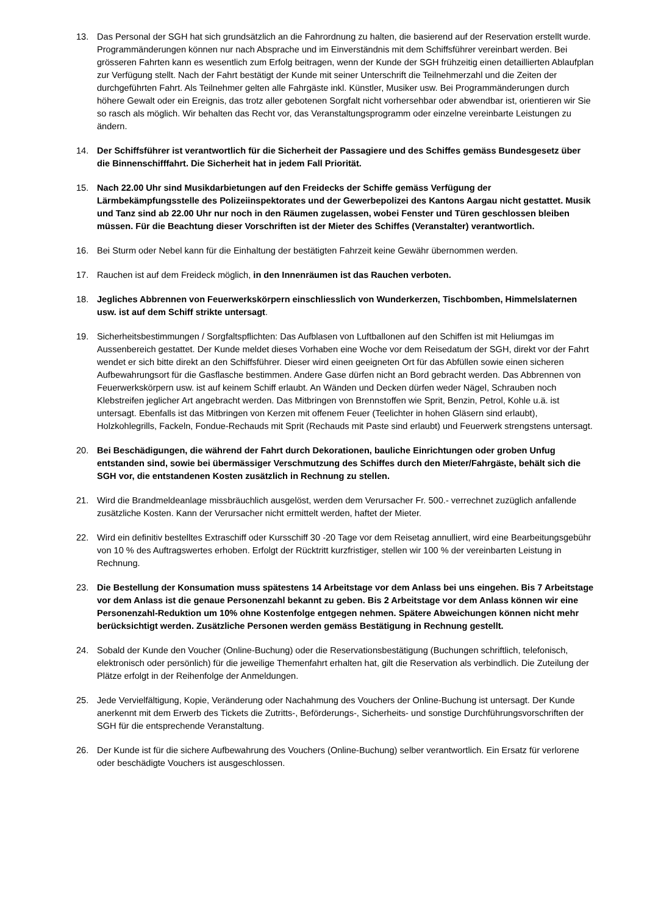13. Das Personal der SGH hat sich grundsätzlich an die Fahrordnung zu halten, die basierend auf der Reservation erstellt wurde. Programmänderungen können nur nach Absprache und im Einverständnis mit dem Schiffsführer vereinbart werden. Bei grösseren Fahrten kann es wesentlich zum Erfolg beitragen, wenn der Kunde der SGH frühzeitig einen detaillierten Ablaufplan zur Verfügung stellt. Nach der Fahrt bestätigt der Kunde mit seiner Unterschrift die Teilnehmerzahl und die Zeiten der durchgeführten Fahrt. Als Teilnehmer gelten alle Fahrgäste inkl. Künstler, Musiker usw. Bei Programmänderungen durch höhere Gewalt oder ein Ereignis, das trotz aller gebotenen Sorgfalt nicht vorhersehbar oder abwendbar ist, orientieren wir Sie so rasch als möglich. Wir behalten das Recht vor, das Veranstaltungsprogramm oder einzelne vereinbarte Leistungen zu ändern.
14. Der Schiffsführer ist verantwortlich für die Sicherheit der Passagiere und des Schiffes gemäss Bundesgesetz über die Binnenschifffahrt. Die Sicherheit hat in jedem Fall Priorität.
15. Nach 22.00 Uhr sind Musikdarbietungen auf den Freidecks der Schiffe gemäss Verfügung der Lärmbekämpfungsstelle des Polizeiinspektorates und der Gewerbepolizei des Kantons Aargau nicht gestattet. Musik und Tanz sind ab 22.00 Uhr nur noch in den Räumen zugelassen, wobei Fenster und Türen geschlossen bleiben müssen. Für die Beachtung dieser Vorschriften ist der Mieter des Schiffes (Veranstalter) verantwortlich.
16. Bei Sturm oder Nebel kann für die Einhaltung der bestätigten Fahrzeit keine Gewähr übernommen werden.
17. Rauchen ist auf dem Freideck möglich, in den Innenräumen ist das Rauchen verboten.
18. Jegliches Abbrennen von Feuerwerkskörpern einschliesslich von Wunderkerzen, Tischbomben, Himmelslaternen usw. ist auf dem Schiff strikte untersagt.
19. Sicherheitsbestimmungen / Sorgfaltspflichten: Das Aufblasen von Luftballonen auf den Schiffen ist mit Heliumgas im Aussenbereich gestattet. Der Kunde meldet dieses Vorhaben eine Woche vor dem Reisedatum der SGH, direkt vor der Fahrt wendet er sich bitte direkt an den Schiffsführer. Dieser wird einen geeigneten Ort für das Abfüllen sowie einen sicheren Aufbewahrungsort für die Gasflasche bestimmen. Andere Gase dürfen nicht an Bord gebracht werden. Das Abbrennen von Feuerwerkskörpern usw. ist auf keinem Schiff erlaubt. An Wänden und Decken dürfen weder Nägel, Schrauben noch Klebstreifen jeglicher Art angebracht werden. Das Mitbringen von Brennstoffen wie Sprit, Benzin, Petrol, Kohle u.ä. ist untersagt. Ebenfalls ist das Mitbringen von Kerzen mit offenem Feuer (Teelichter in hohen Gläsern sind erlaubt), Holzkohlegrills, Fackeln, Fondue-Rechauds mit Sprit (Rechauds mit Paste sind erlaubt) und Feuerwerk strengstens untersagt.
20. Bei Beschädigungen, die während der Fahrt durch Dekorationen, bauliche Einrichtungen oder groben Unfug entstanden sind, sowie bei übermässiger Verschmutzung des Schiffes durch den Mieter/Fahrgäste, behält sich die SGH vor, die entstandenen Kosten zusätzlich in Rechnung zu stellen.
21. Wird die Brandmeldeanlage missbräuchlich ausgelöst, werden dem Verursacher Fr. 500.- verrechnet zuzüglich anfallende zusätzliche Kosten. Kann der Verursacher nicht ermittelt werden, haftet der Mieter.
22. Wird ein definitiv bestelltes Extraschiff oder Kursschiff 30 -20 Tage vor dem Reisetag annulliert, wird eine Bearbeitungsgebühr von 10 % des Auftragswertes erhoben. Erfolgt der Rücktritt kurzfristiger, stellen wir 100 % der vereinbarten Leistung in Rechnung.
23. Die Bestellung der Konsumation muss spätestens 14 Arbeitstage vor dem Anlass bei uns eingehen. Bis 7 Arbeitstage vor dem Anlass ist die genaue Personenzahl bekannt zu geben. Bis 2 Arbeitstage vor dem Anlass können wir eine Personenzahl-Reduktion um 10% ohne Kostenfolge entgegen nehmen. Spätere Abweichungen können nicht mehr berücksichtigt werden. Zusätzliche Personen werden gemäss Bestätigung in Rechnung gestellt.
24. Sobald der Kunde den Voucher (Online-Buchung) oder die Reservationsbestätigung (Buchungen schriftlich, telefonisch, elektronisch oder persönlich) für die jeweilige Themenfahrt erhalten hat, gilt die Reservation als verbindlich. Die Zuteilung der Plätze erfolgt in der Reihenfolge der Anmeldungen.
25. Jede Vervielfältigung, Kopie, Veränderung oder Nachahmung des Vouchers der Online-Buchung ist untersagt. Der Kunde anerkennt mit dem Erwerb des Tickets die Zutritts-, Beförderungs-, Sicherheits- und sonstige Durchführungsvorschriften der SGH für die entsprechende Veranstaltung.
26. Der Kunde ist für die sichere Aufbewahrung des Vouchers (Online-Buchung) selber verantwortlich. Ein Ersatz für verlorene oder beschädigte Vouchers ist ausgeschlossen.